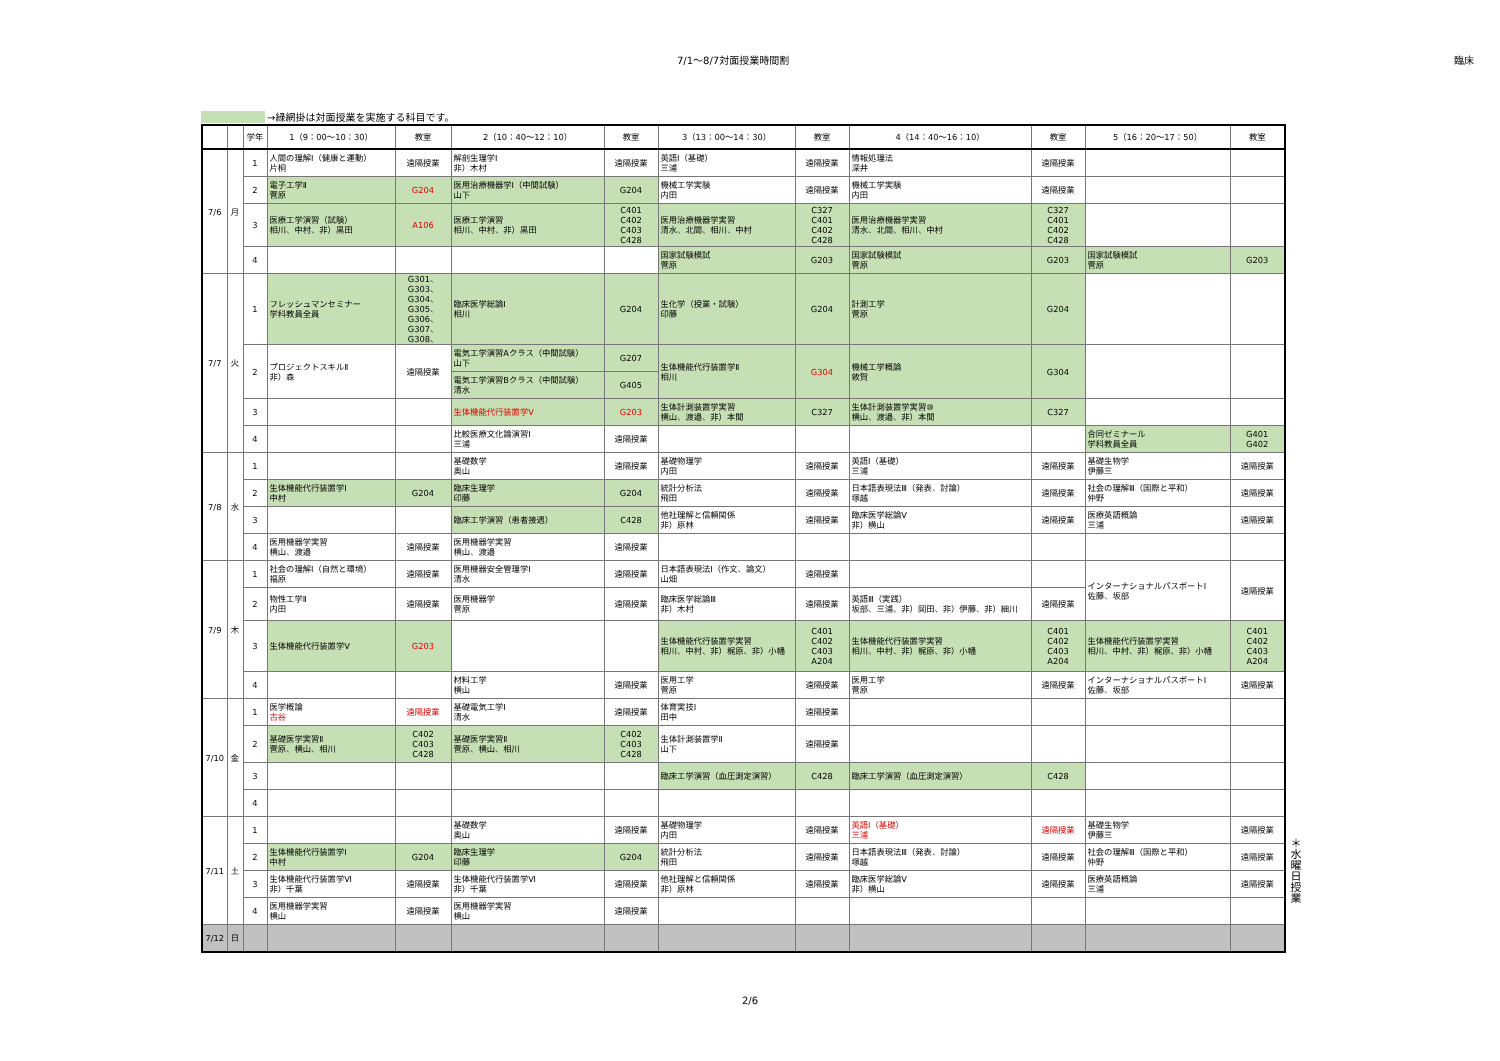7/1～8/7対面授業時間割 臨床
→緑網掛は対面授業を実施する科目です。
| | | 学年 | 1（9：00～10：30） | 教室 | 2（10：40～12：10） | 教室 | 3（13：00～14：30） | 教室 | 4（14：40～16：10） | 教室 | 5（16：20～17：50） | 教室 |
| --- | --- | --- | --- | --- | --- | --- | --- | --- | --- | --- | --- | --- |
| 7/6 | 月 | 1 | 人間の理解Ⅰ（健康と運動） 片桐 | 遠隔授業 | 解剖生理学Ⅰ 非）木村 | 遠隔授業 | 英語Ⅰ（基礎） 三浦 | 遠隔授業 | 情報処理法 深井 | 遠隔授業 | | |
| | | 2 | 電子工学Ⅱ 菅原 | G204 | 医用治療機器学Ⅰ（中間試験） 山下 | G204 | 機械工学実験 内田 | 遠隔授業 | 機械工学実験 内田 | 遠隔授業 | | |
| | | 3 | 医療工学演習（試験） 相川、中村、非）黒田 | A106 | 医療工学演習 相川、中村、非）黒田 | C401 C402 C403 C428 | 医用治療機器学実習 清水、北間、相川、中村 | C327 C401 C402 C428 | 医用治療機器学実習 清水、北間、相川、中村 | C327 C401 C402 C428 | | |
| | | 4 | | | | | 国家試験模試 菅原 | G203 | 国家試験模試 菅原 | G203 | 国家試験模試 菅原 | G203 |
| 7/7 | 火 | 1 | フレッシュマンセミナー 学科教員全員 | G301、 G303、 G304、 G305、 G306、 G307、 G308、 | 臨床医学総論Ⅰ 相川 | G204 | 生化学（授業・試験） 印藤 | G204 | 計測工学 菅原 | G204 | | |
| | | 2 | プロジェクトスキルⅡ 非）森 | 遠隔授業 | 電気工学演習Aクラス（中間試験） 山下 | G207 | 生体機能代行装置学Ⅱ 相川 | G304 | 機械工学概論 敦賀 | G304 | | |
| | | | | | 電気工学演習Bクラス（中間試験） 清水 | G405 | | | | | | |
| | | 3 | | | 生体機能代行装置学Ⅴ | G203 | 生体計測装置学実習 横山、渡邉、非）本間 | C327 | 生体計測装置学実習⑩ 横山、渡邉、非）本間 | C327 | | |
| | | 4 | | | 比較医療文化論演習Ⅰ 三浦 | 遠隔授業 | | | | | 合同ゼミナール 学科教員全員 | G401 G402 |
| 7/8 | 水 | 1 | | | 基礎数学 奥山 | 遠隔授業 | 基礎物理学 内田 | 遠隔授業 | 英語Ⅰ（基礎） 三浦 | 遠隔授業 | 基礎生物学 伊藤三 | 遠隔授業 |
| | | 2 | 生体機能代行装置学Ⅰ 中村 | G204 | 臨床生理学 印藤 | G204 | 統計分析法 飛田 | 遠隔授業 | 日本語表現法Ⅲ（発表、討論） 塚越 | 遠隔授業 | 社会の理解Ⅲ（国際と平和） 仲野 | 遠隔授業 |
| | | 3 | | | 臨床工学演習（患者接遇） | C428 | 他社理解と信頼関係 非）原林 | 遠隔授業 | 臨床医学総論Ⅴ 非）横山 | 遠隔授業 | 医療英語概論 三浦 | 遠隔授業 |
| | | 4 | 医用機器学実習 横山、渡邉 | 遠隔授業 | 医用機器学実習 横山、渡邉 | 遠隔授業 | | | | | | |
| 7/9 | 木 | 1 | 社会の理解Ⅰ（自然と環境） 福原 | 遠隔授業 | 医用機器安全管理学Ⅰ 清水 | 遠隔授業 | 日本語表現法Ⅰ（作文、論文） 山畑 | 遠隔授業 | | | インターナショナルパスポートⅠ 佐藤、坂部 | 遠隔授業 |
| | | 2 | 物性工学Ⅱ 内田 | 遠隔授業 | 医用機器学 菅原 | 遠隔授業 | 臨床医学総論Ⅲ 非）木村 | 遠隔授業 | 英語Ⅲ（実践） 坂部、三浦、非）岡田、非）伊藤、非）細川 | 遠隔授業 | | |
| | | 3 | 生体機能代行装置学Ⅴ | G203 | | | 生体機能代行装置学実習 相川、中村、非）梶原、非）小幡 | C401 C402 C403 A204 | 生体機能代行装置学実習 相川、中村、非）梶原、非）小幡 | C401 C402 C403 A204 | 生体機能代行装置学実習 相川、中村、非）梶原、非）小幡 | C401 C402 C403 A204 |
| | | 4 | | | 材料工学 横山 | 遠隔授業 | 医用工学 菅原 | 遠隔授業 | 医用工学 菅原 | 遠隔授業 | インターナショナルパスポートⅠ 佐藤、坂部 | 遠隔授業 |
| 7/10 | 金 | 1 | 医学概論 古谷 | 遠隔授業 | 基礎電気工学Ⅰ 清水 | 遠隔授業 | 体育実技Ⅰ 田中 | 遠隔授業 | | | | |
| | | 2 | 基礎医学実習Ⅱ 菅原、横山、相川 | C402 C403 C428 | 基礎医学実習Ⅱ 菅原、横山、相川 | C402 C403 C428 | 生体計測装置学Ⅱ 山下 | 遠隔授業 | | | | |
| | | 3 | | | | | 臨床工学演習（血圧測定演習） | C428 | 臨床工学演習（血圧測定演習） | C428 | | |
| | | 4 | | | | | | | | | | |
| 7/11 | 土 | 1 | | | 基礎数学 奥山 | 遠隔授業 | 基礎物理学 内田 | 遠隔授業 | 英語Ⅰ（基礎） 三浦 | 遠隔授業 | 基礎生物学 伊藤三 | 遠隔授業 |
| | | 2 | 生体機能代行装置学Ⅰ 中村 | G204 | 臨床生理学 印藤 | G204 | 統計分析法 飛田 | 遠隔授業 | 日本語表現法Ⅲ（発表、討論） 塚越 | 遠隔授業 | 社会の理解Ⅲ（国際と平和） 仲野 | 遠隔授業 |
| | | 3 | 生体機能代行装置学Ⅵ 非）千葉 | 遠隔授業 | 生体機能代行装置学Ⅵ 非）千葉 | 遠隔授業 | 他社理解と信頼関係 非）原林 | 遠隔授業 | 臨床医学総論Ⅴ 非）横山 | 遠隔授業 | 医療英語概論 三浦 | 遠隔授業 |
| | | 4 | 医用機器学実習 横山 | 遠隔授業 | 医用機器学実習 横山 | 遠隔授業 | | | | | | |
| 7/12 | 日 | | | | | | | | | | | |
＊水曜日授業
2/6